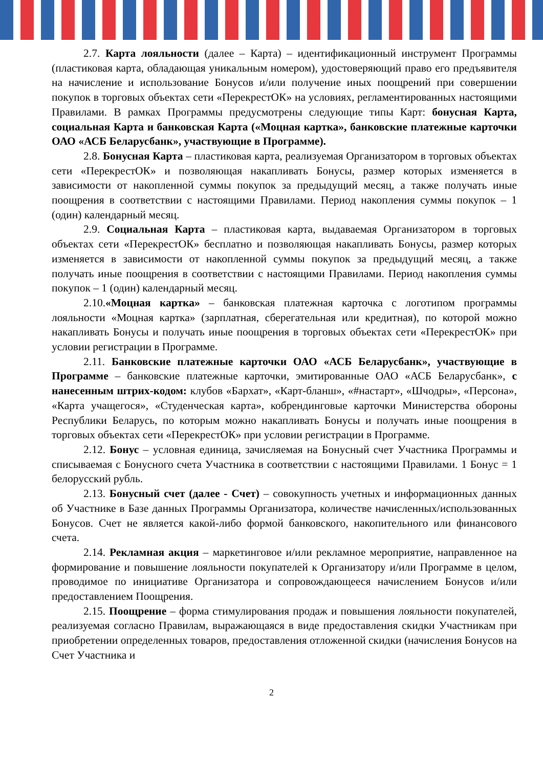2.7. Карта лояльности (далее – Карта) – идентификационный инструмент Программы (пластиковая карта, обладающая уникальным номером), удостоверяющий право его предъявителя на начисление и использование Бонусов и/или получение иных поощрений при совершении покупок в торговых объектах сети «ПерекрестОК» на условиях, регламентированных настоящими Правилами. В рамках Программы предусмотрены следующие типы Карт: бонусная Карта, социальная Карта и банковская Карта («Моцная картка», банковские платежные карточки ОАО «АСБ Беларусбанк», участвующие в Программе).
2.8. Бонусная Карта – пластиковая карта, реализуемая Организатором в торговых объектах сети «ПерекрестОК» и позволяющая накапливать Бонусы, размер которых изменяется в зависимости от накопленной суммы покупок за предыдущий месяц, а также получать иные поощрения в соответствии с настоящими Правилами. Период накопления суммы покупок – 1 (один) календарный месяц.
2.9. Социальная Карта – пластиковая карта, выдаваемая Организатором в торговых объектах сети «ПерекрестОК» бесплатно и позволяющая накапливать Бонусы, размер которых изменяется в зависимости от накопленной суммы покупок за предыдущий месяц, а также получать иные поощрения в соответствии с настоящими Правилами. Период накопления суммы покупок – 1 (один) календарный месяц.
2.10.«Моцная картка» – банковская платежная карточка с логотипом программы лояльности «Моцная картка» (зарплатная, сберегательная или кредитная), по которой можно накапливать Бонусы и получать иные поощрения в торговых объектах сети «ПерекрестОК» при условии регистрации в Программе.
2.11. Банковские платежные карточки ОАО «АСБ Беларусбанк», участвующие в Программе – банковские платежные карточки, эмитированные ОАО «АСБ Беларусбанк», с нанесенным штрих-кодом: клубов «Бархат», «Карт-бланш», «#настарт», «Шчодры», «Персона», «Карта учащегося», «Студенческая карта», кобрендинговые карточки Министерства обороны Республики Беларусь, по которым можно накапливать Бонусы и получать иные поощрения в торговых объектах сети «ПерекрестОК» при условии регистрации в Программе.
2.12. Бонус – условная единица, зачисляемая на Бонусный счет Участника Программы и списываемая с Бонусного счета Участника в соответствии с настоящими Правилами. 1 Бонус = 1 белорусский рубль.
2.13. Бонусный счет (далее - Счет) – совокупность учетных и информационных данных об Участнике в Базе данных Программы Организатора, количестве начисленных/использованных Бонусов. Счет не является какой-либо формой банковского, накопительного или финансового счета.
2.14. Рекламная акция – маркетинговое и/или рекламное мероприятие, направленное на формирование и повышение лояльности покупателей к Организатору и/или Программе в целом, проводимое по инициативе Организатора и сопровождающееся начислением Бонусов и/или предоставлением Поощрения.
2.15. Поощрение – форма стимулирования продаж и повышения лояльности покупателей, реализуемая согласно Правилам, выражающаяся в виде предоставления скидки Участникам при приобретении определенных товаров, предоставления отложенной скидки (начисления Бонусов на Счет Участника и
2